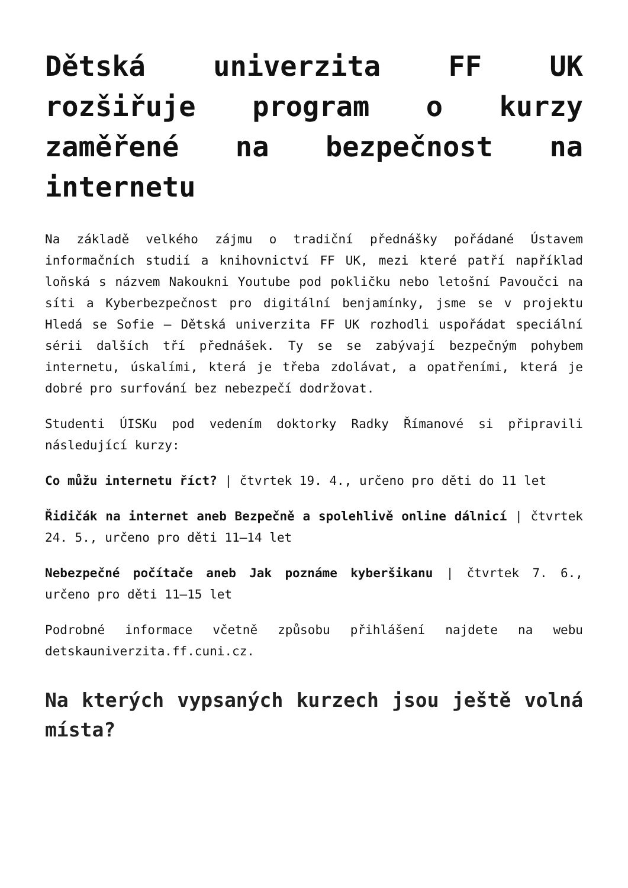Dětská univerzita FF UK rozšiřuje program o kurzy zaměřené na bezpečnost na internetu
Na základě velkého zájmu o tradiční přednášky pořádané Ústavem informačních studií a knihovnictví FF UK, mezi které patří například loňská s názvem Nakoukni Youtube pod pokličku nebo letošní Pavoučci na síti a Kyberbezpečnost pro digitální benjamínky, jsme se v projektu Hledá se Sofie – Dětská univerzita FF UK rozhodli uspořádat speciální sérii dalších tří přednášek. Ty se se zabývají bezpečným pohybem internetu, úskalími, která je třeba zdolávat, a opatřeními, která je dobré pro surfování bez nebezpečí dodržovat.
Studenti ÚISKu pod vedením doktorky Radky Římanové si připravili následující kurzy:
Co můžu internetu říct? | čtvrtek 19. 4., určeno pro děti do 11 let
Řidičák na internet aneb Bezpečně a spolehlivě online dálnicí | čtvrtek 24. 5., určeno pro děti 11–14 let
Nebezpečné počítače aneb Jak poznáme kyberšikanu | čtvrtek 7. 6., určeno pro děti 11–15 let
Podrobné informace včetně způsobu přihlášení najdete na webu detskauniverzita.ff.cuni.cz.
Na kterých vypsaných kurzech jsou ještě volná místa?